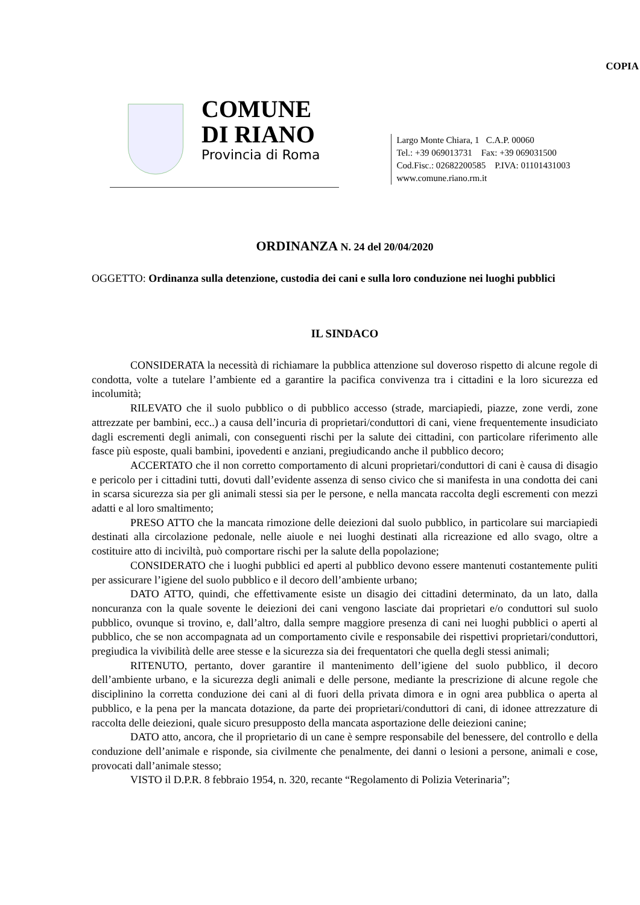COPIA
COMUNE
DI RIANO
Provincia di Roma
Largo Monte Chiara, 1 C.A.P. 00060
Tel.: +39 069013731 Fax: +39 069031500
Cod.Fisc.: 02682200585 P.IVA: 01101431003
www.comune.riano.rm.it
ORDINANZA N. 24 del 20/04/2020
OGGETTO: Ordinanza sulla detenzione, custodia dei cani e sulla loro conduzione nei luoghi pubblici
IL SINDACO
CONSIDERATA la necessità di richiamare la pubblica attenzione sul doveroso rispetto di alcune regole di condotta, volte a tutelare l’ambiente ed a garantire la pacifica convivenza tra i cittadini e la loro sicurezza ed incolumità;
RILEVATO che il suolo pubblico o di pubblico accesso (strade, marciapiedi, piazze, zone verdi, zone attrezzate per bambini, ecc..) a causa dell’incuria di proprietari/conduttori di cani, viene frequentemente insudiciato dagli escrementi degli animali, con conseguenti rischi per la salute dei cittadini, con particolare riferimento alle fasce più esposte, quali bambini, ipovedenti e anziani, pregiudicando anche il pubblico decoro;
ACCERTATO che il non corretto comportamento di alcuni proprietari/conduttori di cani è causa di disagio e pericolo per i cittadini tutti, dovuti dall’evidente assenza di senso civico che si manifesta in una condotta dei cani in scarsa sicurezza sia per gli animali stessi sia per le persone, e nella mancata raccolta degli escrementi con mezzi adatti e al loro smaltimento;
PRESO ATTO che la mancata rimozione delle deiezioni dal suolo pubblico, in particolare sui marciapiedi destinati alla circolazione pedonale, nelle aiuole e nei luoghi destinati alla ricreazione ed allo svago, oltre a costituire atto di inciviltà, può comportare rischi per la salute della popolazione;
CONSIDERATO che i luoghi pubblici ed aperti al pubblico devono essere mantenuti costantemente puliti per assicurare l’igiene del suolo pubblico e il decoro dell’ambiente urbano;
DATO ATTO, quindi, che effettivamente esiste un disagio dei cittadini determinato, da un lato, dalla noncuranza con la quale sovente le deiezioni dei cani vengono lasciate dai proprietari e/o conduttori sul suolo pubblico, ovunque si trovino, e, dall’altro, dalla sempre maggiore presenza di cani nei luoghi pubblici o aperti al pubblico, che se non accompagnata ad un comportamento civile e responsabile dei rispettivi proprietari/conduttori, pregiudica la vivibilità delle aree stesse e la sicurezza sia dei frequentatori che quella degli stessi animali;
RITENUTO, pertanto, dover garantire il mantenimento dell’igiene del suolo pubblico, il decoro dell’ambiente urbano, e la sicurezza degli animali e delle persone, mediante la prescrizione di alcune regole che disciplinino la corretta conduzione dei cani al di fuori della privata dimora e in ogni area pubblica o aperta al pubblico, e la pena per la mancata dotazione, da parte dei proprietari/conduttori di cani, di idonee attrezzature di raccolta delle deiezioni, quale sicuro presupposto della mancata asportazione delle deiezioni canine;
DATO atto, ancora, che il proprietario di un cane è sempre responsabile del benessere, del controllo e della conduzione dell’animale e risponde, sia civilmente che penalmente, dei danni o lesioni a persone, animali e cose, provocati dall’animale stesso;
VISTO il D.P.R. 8 febbraio 1954, n. 320, recante “Regolamento di Polizia Veterinaria”;